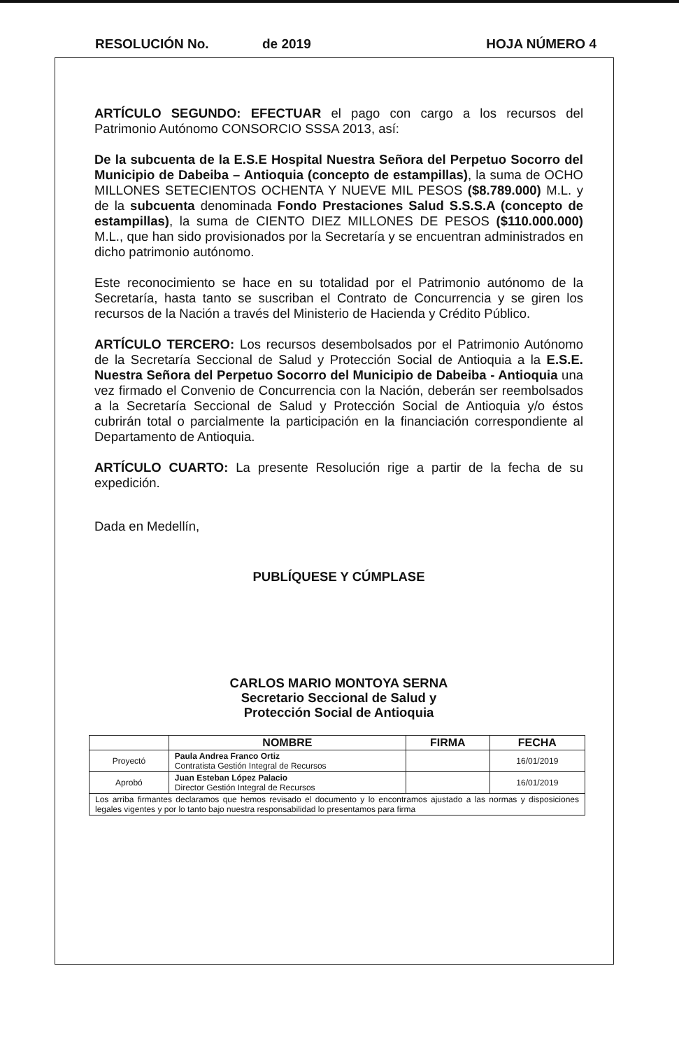RESOLUCIÓN No. de 2019 HOJA NÚMERO 4
ARTÍCULO SEGUNDO: EFECTUAR el pago con cargo a los recursos del Patrimonio Autónomo CONSORCIO SSSA 2013, así:
De la subcuenta de la E.S.E Hospital Nuestra Señora del Perpetuo Socorro del Municipio de Dabeiba – Antioquia (concepto de estampillas), la suma de OCHO MILLONES SETECIENTOS OCHENTA Y NUEVE MIL PESOS ($8.789.000) M.L. y de la subcuenta denominada Fondo Prestaciones Salud S.S.S.A (concepto de estampillas), la suma de CIENTO DIEZ MILLONES DE PESOS ($110.000.000) M.L., que han sido provisionados por la Secretaría y se encuentran administrados en dicho patrimonio autónomo.
Este reconocimiento se hace en su totalidad por el Patrimonio autónomo de la Secretaría, hasta tanto se suscriban el Contrato de Concurrencia y se giren los recursos de la Nación a través del Ministerio de Hacienda y Crédito Público.
ARTÍCULO TERCERO: Los recursos desembolsados por el Patrimonio Autónomo de la Secretaría Seccional de Salud y Protección Social de Antioquia a la E.S.E. Nuestra Señora del Perpetuo Socorro del Municipio de Dabeiba - Antioquia una vez firmado el Convenio de Concurrencia con la Nación, deberán ser reembolsados a la Secretaría Seccional de Salud y Protección Social de Antioquia y/o éstos cubrirán total o parcialmente la participación en la financiación correspondiente al Departamento de Antioquia.
ARTÍCULO CUARTO: La presente Resolución rige a partir de la fecha de su expedición.
Dada en Medellín,
PUBLÍQUESE Y CÚMPLASE
CARLOS MARIO MONTOYA SERNA
Secretario Seccional de Salud y
Protección Social de Antioquia
| | NOMBRE | FIRMA | FECHA |
| --- | --- | --- | --- |
| Proyectó | Paula Andrea Franco Ortiz Contratista Gestión Integral de Recursos | | 16/01/2019 |
| Aprobó | Juan Esteban López Palacio Director Gestión Integral de Recursos | | 16/01/2019 |
| Los arriba firmantes declaramos que hemos revisado el documento y lo encontramos ajustado a las normas y disposiciones legales vigentes y por lo tanto bajo nuestra responsabilidad lo presentamos para firma | | | |